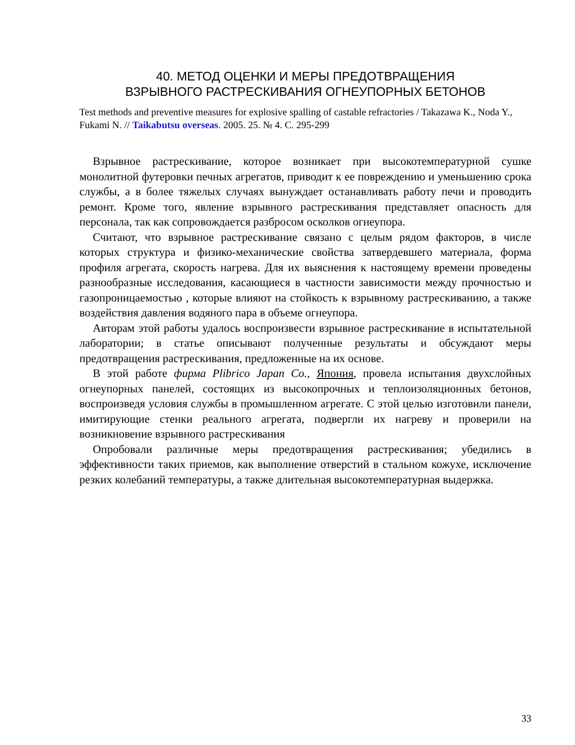40. МЕТОД ОЦЕНКИ И МЕРЫ ПРЕДОТВРАЩЕНИЯ
ВЗРЫВНОГО РАСТРЕСКИВАНИЯ ОГНЕУПОРНЫХ БЕТОНОВ
Test methods and preventive measures for explosive spalling of castable refractories / Takazawa K., Noda Y., Fukami N. // Taikabutsu overseas. 2005. 25. № 4. С. 295-299
Взрывное растрескивание, которое возникает при высокотемпературной сушке монолитной футеровки печных агрегатов, приводит к ее повреждению и уменьшению срока службы, а в более тяжелых случаях вынуждает останавливать работу печи и проводить ремонт. Кроме того, явление взрывного растрескивания представляет опасность для персонала, так как сопровождается разбросом осколков огнеупора.
Считают, что взрывное растрескивание связано с целым рядом факторов, в числе которых структура и физико-механические свойства затвердевшего материала, форма профиля агрегата, скорость нагрева. Для их выяснения к настоящему времени проведены разнообразные исследования, касающиеся в частности зависимости между прочностью и газопроницаемостью , которые влияют на стойкость к взрывному растрескиванию, а также воздействия давления водяного пара в объеме огнеупора.
Авторам этой работы удалось воспроизвести взрывное растрескивание в испытательной лаборатории; в статье описывают полученные результаты и обсуждают меры предотвращения растрескивания, предложенные на их основе.
В этой работе фирма Plibrico Japan Co., Япония, провела испытания двухслойных огнеупорных панелей, состоящих из высокопрочных и теплоизоляционных бетонов, воспроизведя условия службы в промышленном агрегате. С этой целью изготовили панели, имитирующие стенки реального агрегата, подвергли их нагреву и проверили на возникновение взрывного растрескивания
Опробовали различные меры предотвращения растрескивания; убедились в эффективности таких приемов, как выполнение отверстий в стальном кожухе, исключение резких колебаний температуры, а также длительная высокотемпературная выдержка.
33